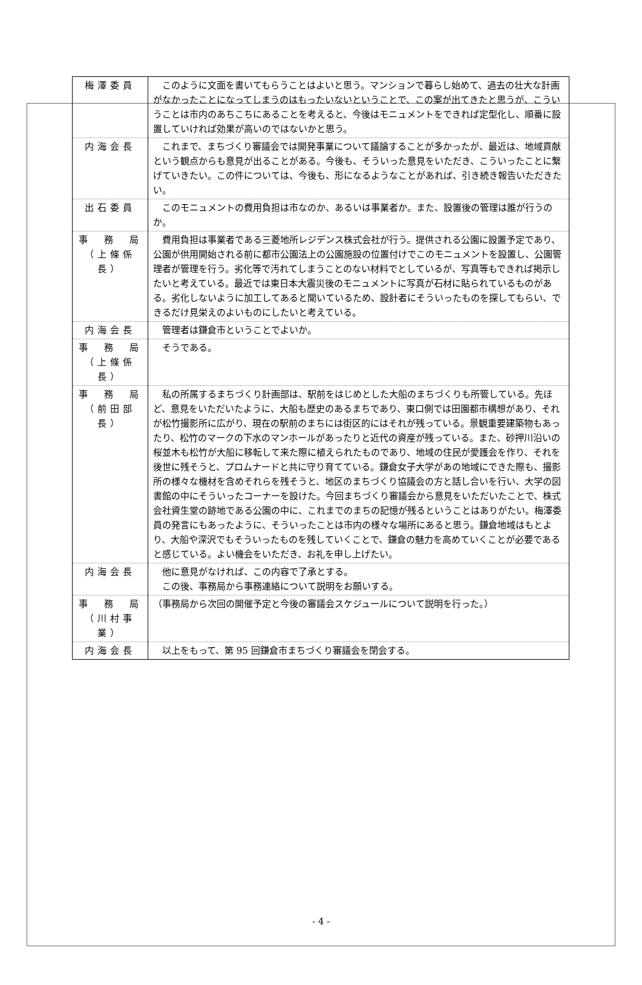| 梅澤委員 | このように文面を書いてもらうことはよいと思う。マンションで暮らし始めて、過去の壮大な計画がなかったことになってしまうのはもったいないということで、この案が出てきたと思うが、こういうことは市内のあちこちにあることを考えると、今後はモニュメントをできれば定型化し、順番に設置していければ効果が高いのではないかと思う。 |
| 内海会長 | これまで、まちづくり審議会では開発事業について議論することが多かったが、最近は、地域貢献という観点からも意見が出ることがある。今後も、そういった意見をいただき、こういったことに繋げていきたい。この件については、今後も、形になるようなことがあれば、引き続き報告いただきたい。 |
| 出石委員 | このモニュメントの費用負担は市なのか、あるいは事業者か。また、設置後の管理は誰が行うのか。 |
| 事 務 局 （上條係長） | 費用負担は事業者である三菱地所レジデンス株式会社が行う。提供される公園に設置予定であり、公園が供用開始される前に都市公園法上の公園施設の位置付けでこのモニュメントを設置し、公園管理者が管理を行う。劣化等で汚れてしまうことのない材料でとしているが、写真等もできれば掲示したいと考えている。最近では東日本大震災後のモニュメントに写真が石材に貼られているものがある。劣化しないように加工してあると聞いているため、設計者にそういったものを探してもらい、できるだけ見栄えのよいものにしたいと考えている。 |
| 内海会長 | 管理者は鎌倉市ということでよいか。 |
| 事 務 局 （上條係長） | そうである。 |
| 事 務 局 （前田部長） | 私の所属するまちづくり計画部は、駅前をはじめとした大船のまちづくりも所管している。先ほど、意見をいただいたように、大船も歴史のあるまちであり、東口側では田園都市構想があり、それが松竹撮影所に広がり、現在の駅前のまちには街区的にはそれが残っている。景観重要建築物もあったり、松竹のマークの下水のマンホールがあったりと近代の資産が残っている。また、砂押川沿いの桜並木も松竹が大船に移転して来た際に植えられたものであり、地域の住民が愛護会を作り、それを後世に残そうと、プロムナードと共に守り育てている。鎌倉女子大学があの地域にできた際も、撮影所の様々な機材を含めそれらを残そうと、地区のまちづくり協議会の方と話し合いを行い、大学の図書館の中にそういったコーナーを設けた。今回まちづくり審議会から意見をいただいたことで、株式会社資生堂の跡地である公園の中に、これまでのまちの記憶が残るということはありがたい。梅澤委員の発言にもあったように、そういったことは市内の様々な場所にあると思う。鎌倉地域はもとより、大船や深沢でもそういったものを残していくことで、鎌倉の魅力を高めていくことが必要であると感じている。よい機会をいただき、お礼を申し上げたい。 |
| 内海会長 | 他に意見がなければ、この内容で了承とする。 この後、事務局から事務連絡について説明をお願いする。 |
| 事 務 局 （川村事業） | （事務局から次回の開催予定と今後の審議会スケジュールについて説明を行った。） |
| 内海会長 | 以上をもって、第 95 回鎌倉市まちづくり審議会を閉会する。 |
- 4 -